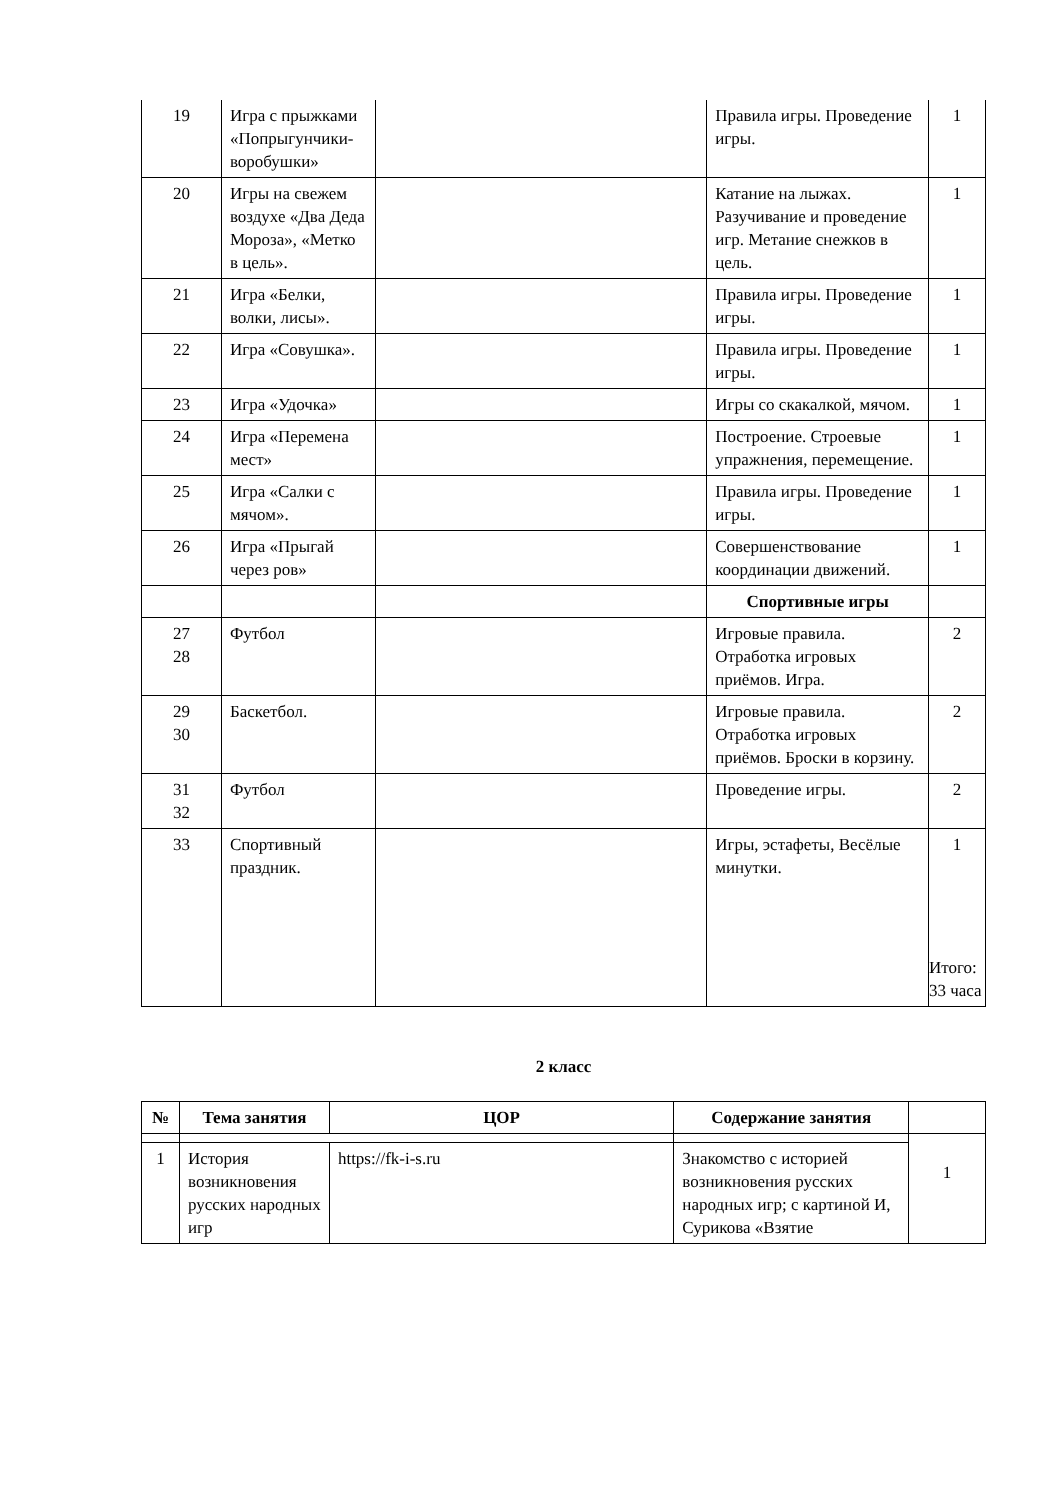| 19 | Игра с прыжками «Попрыгунчики-воробушки» | | Правила игры. Проведение игры. | 1 |
| 20 | Игры на свежем воздухе «Два Деда Мороза», «Метко в цель». | | Катание на лыжах. Разучивание и проведение игр. Метание снежков в цель. | 1 |
| 21 | Игра «Белки, волки, лисы». | | Правила игры. Проведение игры. | 1 |
| 22 | Игра «Совушка». | | Правила игры. Проведение игры. | 1 |
| 23 | Игра «Удочка» | | Игры со скакалкой, мячом. | 1 |
| 24 | Игра «Перемена мест» | | Построение. Строевые упражнения, перемещение. | 1 |
| 25 | Игра «Салки с мячом». | | Правила игры. Проведение игры. | 1 |
| 26 | Игра «Прыгай через ров» | | Совершенствование координации движений. | 1 |
| | | | Спортивные игры | |
| 27 28 | Футбол | | Игровые правила. Отработка игровых приёмов. Игра. | 2 |
| 29 30 | Баскетбол. | | Игровые правила. Отработка игровых приёмов. Броски в корзину. | 2 |
| 31 32 | Футбол | | Проведение игры. | 2 |
| 33 | Спортивный праздник. | | Игры, эстафеты, Весёлые минутки. | 1 Итого: 33 часа |
2 класс
| № | Тема занятия | ЦОР | Содержание занятия | |
| --- | --- | --- | --- | --- |
| | | | | 1 |
| 1 | История возникновения русских народных игр | https://fk-i-s.ru | Знакомство с историей возникновения русских народных игр; с картиной И, Сурикова «Взятие | |